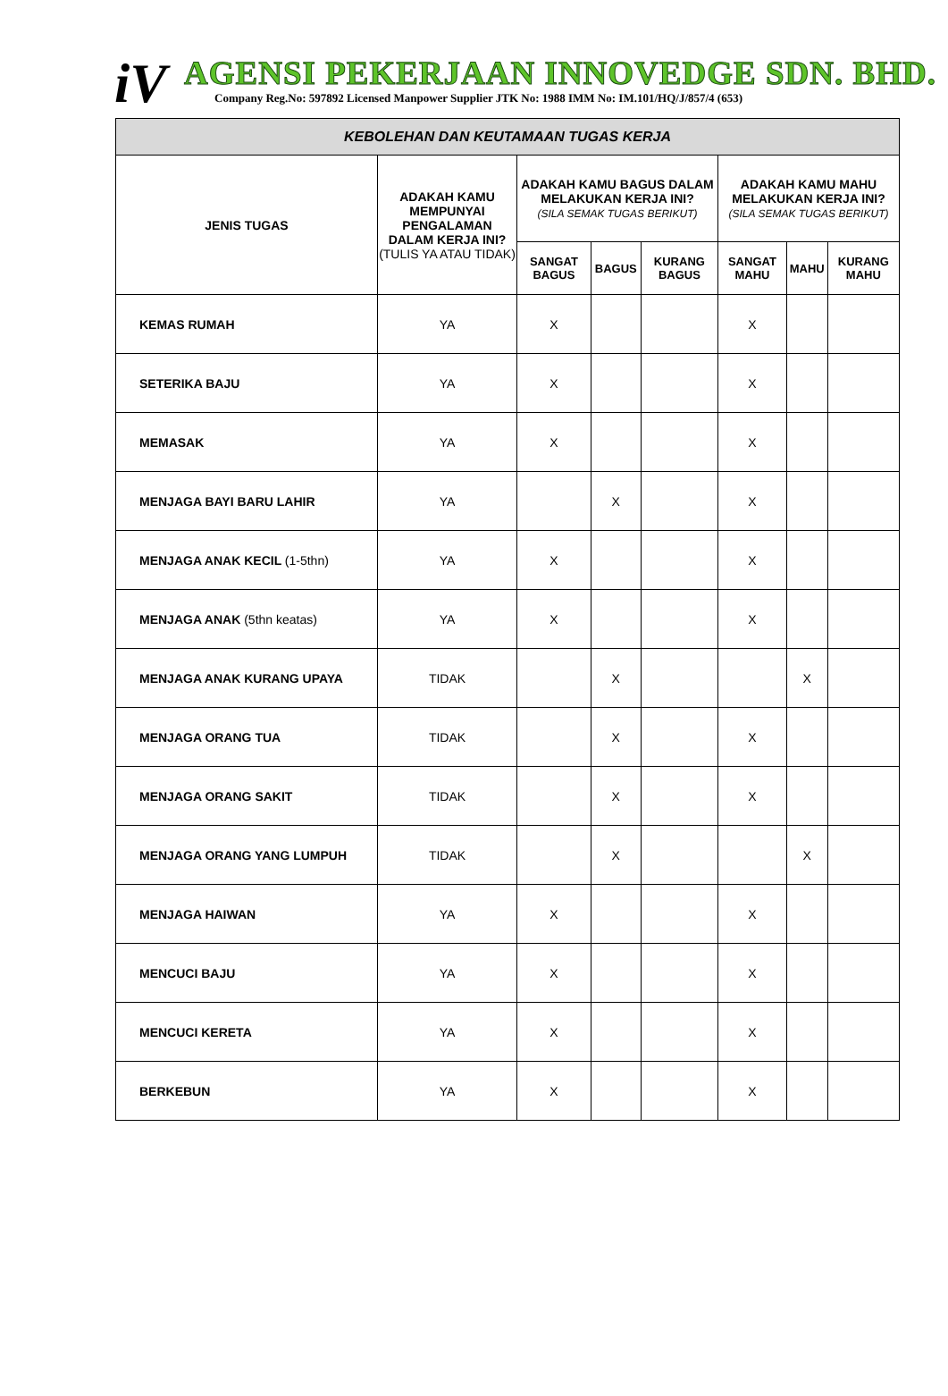iV
AGENSI PEKERJAAN INNOVEDGE SDN. BHD.
Company Reg.No: 597892 Licensed Manpower Supplier JTK No: 1988 IMM No: IM.101/HQ/J/857/4 (653)
| KEBOLEHAN DAN KEUTAMAAN TUGAS KERJA | | | | | | | |
| --- | --- | --- | --- | --- | --- | --- | --- |
| JENIS TUGAS | ADAKAH KAMU MEMPUNYAI PENGALAMAN DALAM KERJA INI? (TULIS YA ATAU TIDAK) | ADAKAH KAMU BAGUS DALAM MELAKUKAN KERJA INI? (SILA SEMAK TUGAS BERIKUT) | | | ADAKAH KAMU MAHU MELAKUKAN KERJA INI? (SILA SEMAK TUGAS BERIKUT) | | |
| | | SANGAT BAGUS | BAGUS | KURANG BAGUS | SANGAT MAHU | MAHU | KURANG MAHU |
| KEMAS RUMAH | YA | X | | | X | | |
| SETERIKA BAJU | YA | X | | | X | | |
| MEMASAK | YA | X | | | X | | |
| MENJAGA BAYI BARU LAHIR | YA | | X | | X | | |
| MENJAGA ANAK KECIL (1-5thn) | YA | X | | | X | | |
| MENJAGA ANAK (5thn keatas) | YA | X | | | X | | |
| MENJAGA ANAK KURANG UPAYA | TIDAK | | X | | | X | |
| MENJAGA ORANG TUA | TIDAK | | X | | X | | |
| MENJAGA ORANG SAKIT | TIDAK | | X | | X | | |
| MENJAGA ORANG YANG LUMPUH | TIDAK | | X | | | X | |
| MENJAGA HAIWAN | YA | X | | | X | | |
| MENCUCI BAJU | YA | X | | | X | | |
| MENCUCI KERETA | YA | X | | | X | | |
| BERKEBUN | YA | X | | | X | | |